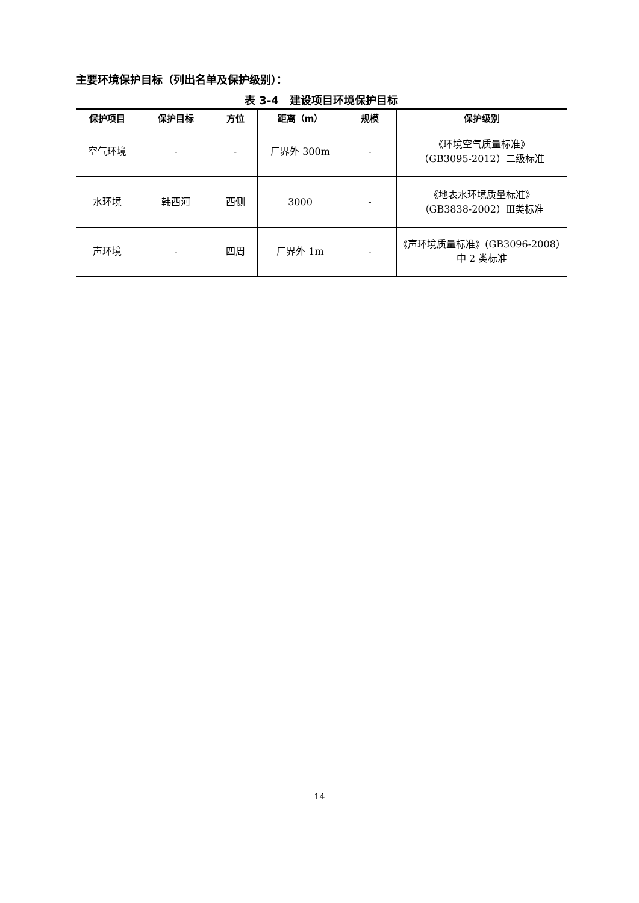主要环境保护目标（列出名单及保护级别）：
表 3-4　建设项目环境保护目标
| 保护项目 | 保护目标 | 方位 | 距离（m） | 规模 | 保护级别 |
| --- | --- | --- | --- | --- | --- |
| 空气环境 | - | - | 厂界外 300m | - | 《环境空气质量标准》 （GB3095-2012）二级标准 |
| 水环境 | 韩西河 | 西侧 | 3000 | - | 《地表水环境质量标准》 （GB3838-2002）Ⅲ类标准 |
| 声环境 | - | 四周 | 厂界外 1m | - | 《声环境质量标准》(GB3096-2008） 中 2 类标准 |
14